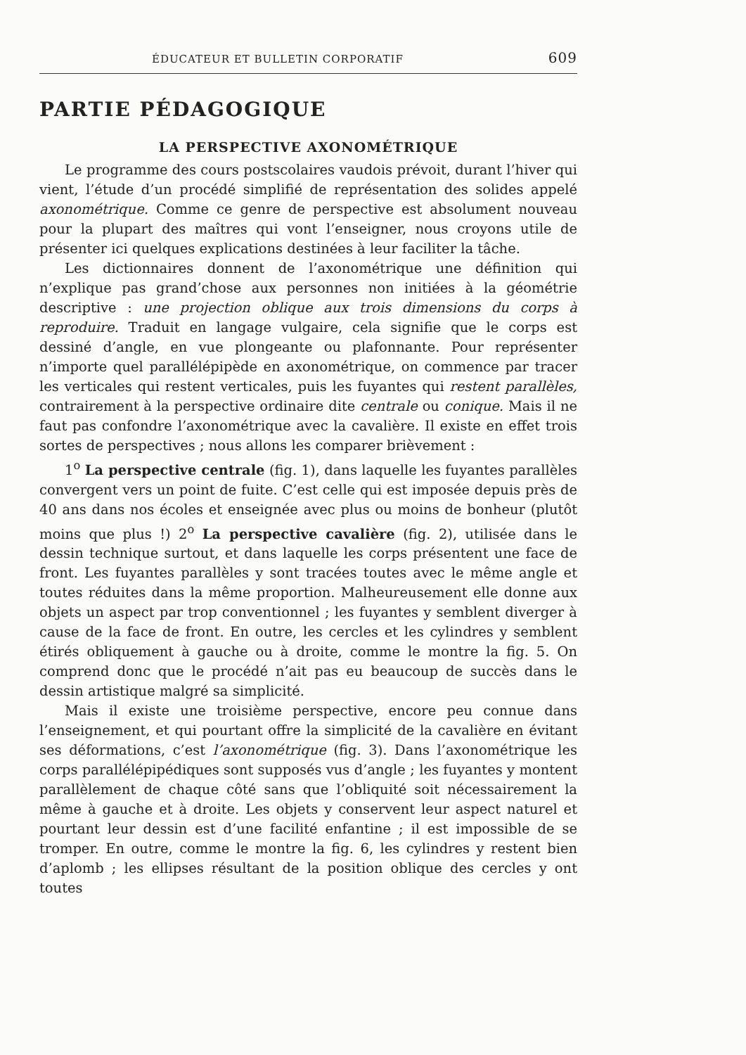ÉDUCATEUR ET BULLETIN CORPORATIF 609
PARTIE PÉDAGOGIQUE
LA PERSPECTIVE AXONOMÉTRIQUE
Le programme des cours postscolaires vaudois prévoit, durant l’hiver qui vient, l’étude d’un procédé simplifié de représentation des solides appelé axonométrique. Comme ce genre de perspective est absolument nouveau pour la plupart des maîtres qui vont l’enseigner, nous croyons utile de présenter ici quelques explications destinées à leur faciliter la tâche.
Les dictionnaires donnent de l’axonométrique une définition qui n’explique pas grand’chose aux personnes non initiées à la géométrie descriptive : une projection oblique aux trois dimensions du corps à reproduire. Traduit en langage vulgaire, cela signifie que le corps est dessiné d’angle, en vue plongeante ou plafonnante. Pour représenter n’importe quel parallélépipède en axonométrique, on commence par tracer les verticales qui restent verticales, puis les fuyantes qui restent parallèles, contrairement à la perspective ordinaire dite centrale ou conique. Mais il ne faut pas confondre l’axonométrique avec la cavalière. Il existe en effet trois sortes de perspectives ; nous allons les comparer brièvement :
1<sup>o</sup> La perspective centrale (fig. 1), dans laquelle les fuyantes parallèles convergent vers un point de fuite. C’est celle qui est imposée depuis près de 40 ans dans nos écoles et enseignée avec plus ou moins de bonheur (plutôt moins que plus !) 2<sup>o</sup> La perspective cavalière (fig. 2), utilisée dans le dessin technique surtout, et dans laquelle les corps présentent une face de front. Les fuyantes parallèles y sont tracées toutes avec le même angle et toutes réduites dans la même proportion. Malheureusement elle donne aux objets un aspect par trop conventionnel ; les fuyantes y semblent diverger à cause de la face de front. En outre, les cercles et les cylindres y semblent étirés obliquement à gauche ou à droite, comme le montre la fig. 5. On comprend donc que le procédé n’ait pas eu beaucoup de succès dans le dessin artistique malgré sa simplicité.
Mais il existe une troisième perspective, encore peu connue dans l’enseignement, et qui pourtant offre la simplicité de la cavalière en évitant ses déformations, c’est l’axonométrique (fig. 3). Dans l’axonométrique les corps parallélépipédiques sont supposés vus d’angle ; les fuyantes y montent parallèlement de chaque côté sans que l’obliquité soit nécessairement la même à gauche et à droite. Les objets y conservent leur aspect naturel et pourtant leur dessin est d’une facilité enfantine ; il est impossible de se tromper. En outre, comme le montre la fig. 6, les cylindres y restent bien d’aplomb ; les ellipses résultant de la position oblique des cercles y ont toutes